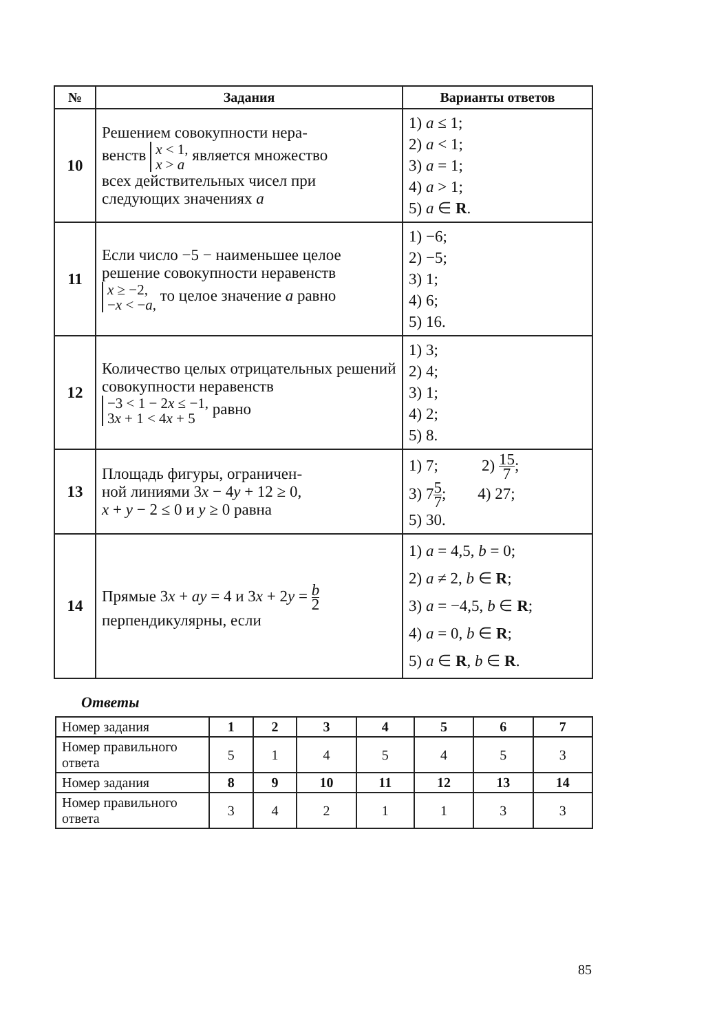| № | Задания | Варианты ответов |
| --- | --- | --- |
| 10 | Решением совокупности нера- венств x < 1, x > a является множество всех действительных чисел при следующих значениях a | 1) a ≤ 1; 2) a < 1; 3) a = 1; 4) a > 1; 5) a ∈ R . |
| 11 | Если число −5 − наименьшее целое решение совокупности неравенств x ≥ −2, − x < − a , то целое значение a равно | 1) −6; 2) −5; 3) 1; 4) 6; 5) 16. |
| 12 | Количество целых отрицательных решений совокупности неравенств −3 < 1 − 2 x ≤ −1, 3 x + 1 < 4 x + 5 равно | 1) 3; 2) 4; 3) 1; 4) 2; 5) 8. |
| 13 | Площадь фигуры, ограничен- ной линиями 3 x − 4 y + 12 ≥ 0, x + y − 2 ≤ 0 и y ≥ 0 равна | 1) 7; 2) 15 7 ; 3) 7 5 7 ; 4) 27; 5) 30. |
| 14 | Прямые 3 x + ay = 4 и 3 x + 2 y = b 2 перпендикулярны, если | 1) a = 4,5, b = 0; 2) a ≠ 2, b ∈ R ; 3) a = −4,5, b ∈ R ; 4) a = 0, b ∈ R ; 5) a ∈ R , b ∈ R . |
Ответы
| Номер задания | 1 | 2 | 3 | 4 | 5 | 6 | 7 |
| Номер правильного ответа | 5 | 1 | 4 | 5 | 4 | 5 | 3 |
| Номер задания | 8 | 9 | 10 | 11 | 12 | 13 | 14 |
| Номер правильного ответа | 3 | 4 | 2 | 1 | 1 | 3 | 3 |
85